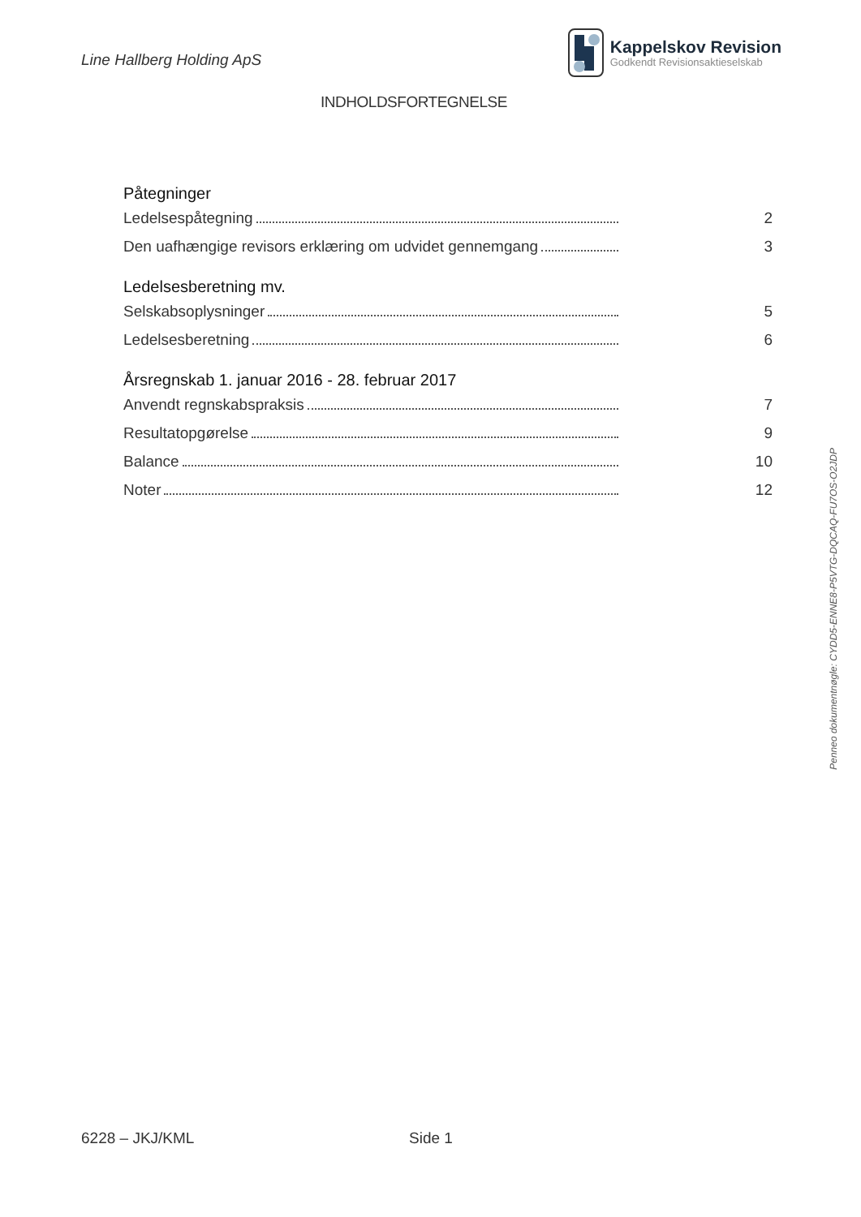Line Hallberg Holding ApS
Kappelskov Revision
Godkendt Revisionsaktieselskab
INDHOLDSFORTEGNELSE
Påtegninger
Ledelsespåtegning 2
Den uafhængige revisors erklæring om udvidet gennemgang 3
Ledelsesberetning mv.
Selskabsoplysninger 5
Ledelsesberetning 6
Årsregnskab 1. januar 2016 - 28. februar 2017
Anvendt regnskabspraksis 7
Resultatopgørelse 9
Balance 10
Noter 12
6228 – JKJ/KML Side 1
Penneo dokumentnøgle: CYDD5-ENNE8-P5VTG-DQCAQ-FU7OS-O2JDP